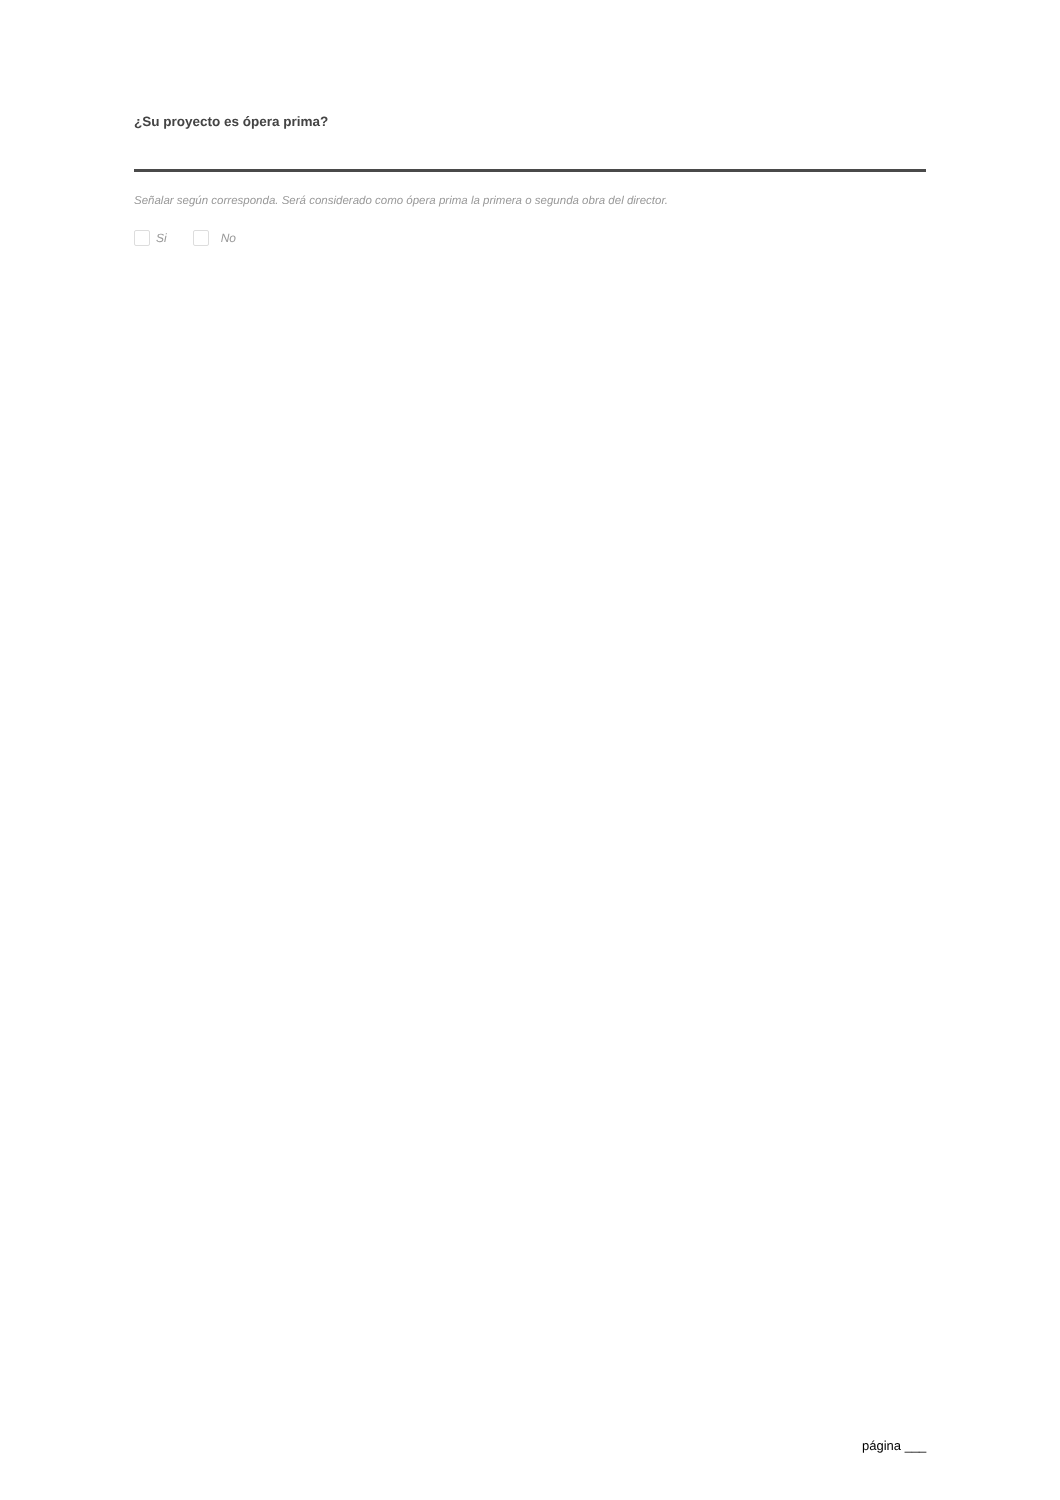¿Su proyecto es ópera prima?
Señalar según corresponda. Será considerado como ópera prima la primera o segunda obra del director.
Si No
página ___